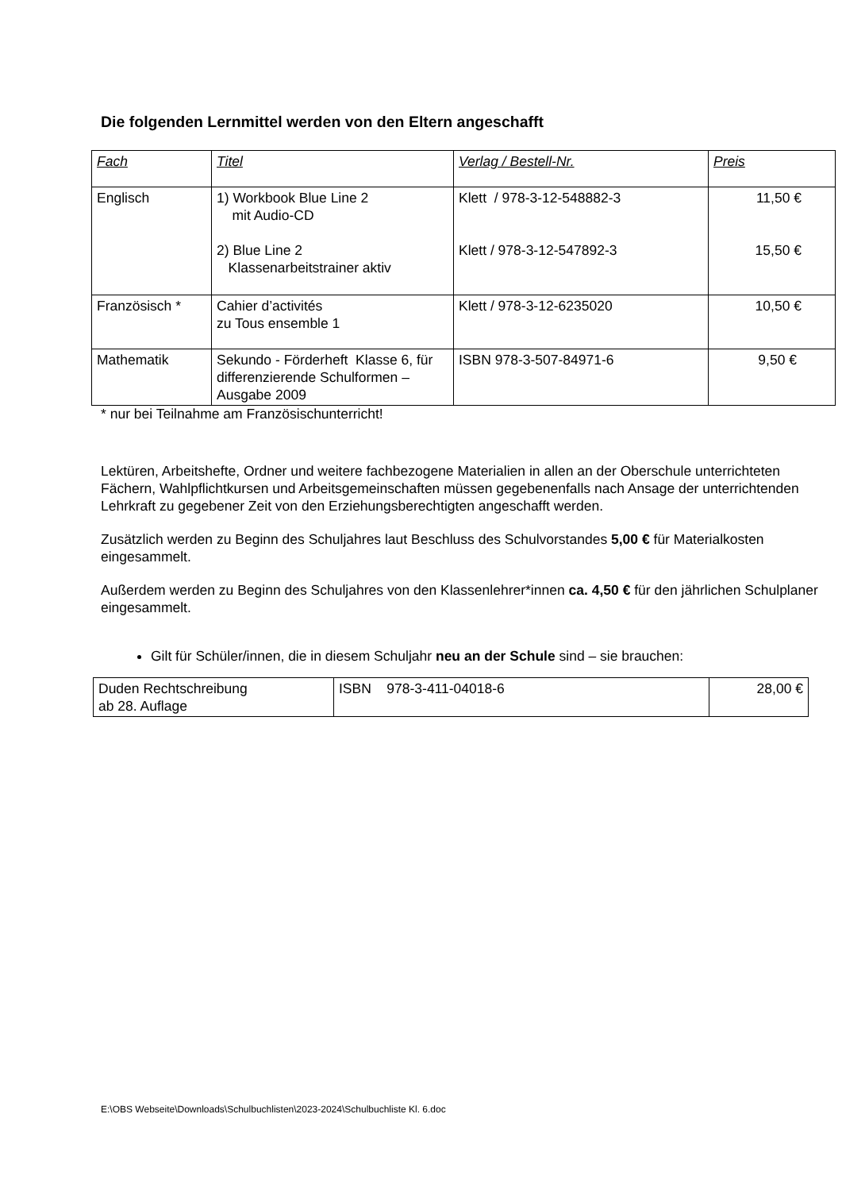Die folgenden Lernmittel werden von den Eltern angeschafft
| Fach | Titel | Verlag / Bestell-Nr. | Preis |
| Englisch | 1) Workbook Blue Line 2 mit Audio-CD 2) Blue Line 2 Klassenarbeitstrainer aktiv | Klett / 978-3-12-548882-3 Klett / 978-3-12-547892-3 | 11,50 € 15,50 € |
| Französisch * | Cahier d’activités zu Tous ensemble 1 | Klett / 978-3-12-6235020 | 10,50 € |
| Mathematik | Sekundo - Förderheft Klasse 6, für differenzierende Schulformen – Ausgabe 2009 | ISBN 978-3-507-84971-6 | 9,50 € |
* nur bei Teilnahme am Französischunterricht!
Lektüren, Arbeitshefte, Ordner und weitere fachbezogene Materialien in allen an der Oberschule unterrichteten Fächern, Wahlpflichtkursen und Arbeitsgemeinschaften müssen gegebenenfalls nach Ansage der unterrichtenden Lehrkraft zu gegebener Zeit von den Erziehungsberechtigten angeschafft werden.
Zusätzlich werden zu Beginn des Schuljahres laut Beschluss des Schulvorstandes 5,00 € für Materialkosten eingesammelt.
Außerdem werden zu Beginn des Schuljahres von den Klassenlehrer*innen ca. 4,50 € für den jährlichen Schulplaner eingesammelt.
Gilt für Schüler/innen, die in diesem Schuljahr neu an der Schule sind – sie brauchen:
| Duden Rechtschreibung ab 28. Auflage | ISBN 978-3-411-04018-6 | 28,00 € |
E:\OBS Webseite\Downloads\Schulbuchlisten\2023-2024\Schulbuchliste Kl. 6.doc